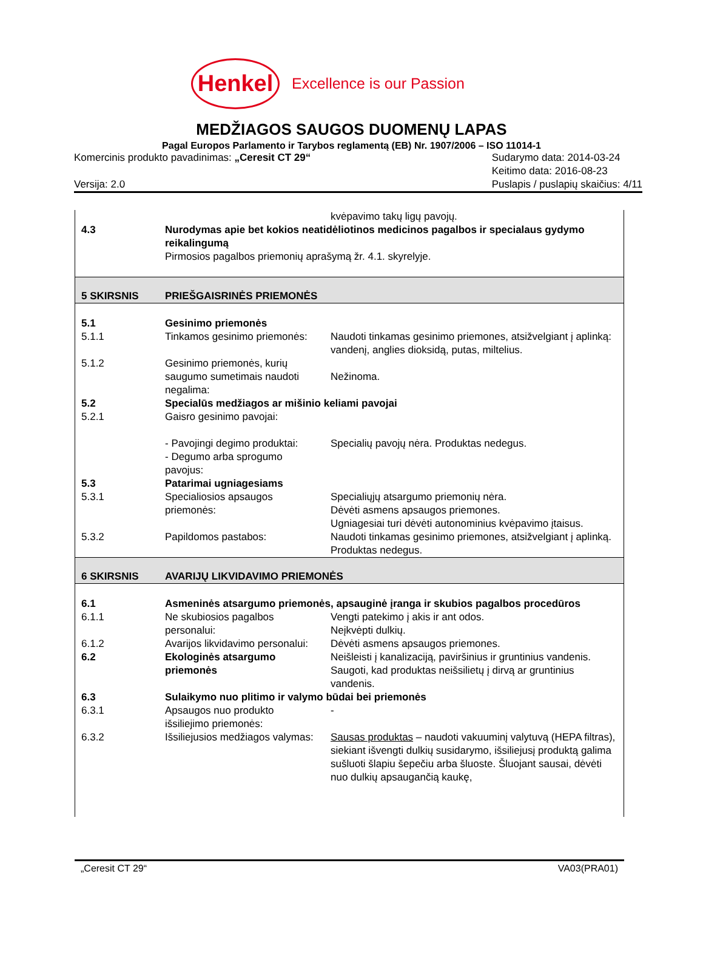Henkel
Excellence is our Passion
MEDŽIAGOS SAUGOS DUOMENŲ LAPAS
Pagal Europos Parlamento ir Tarybos reglamentą (EB) Nr. 1907/2006 – ISO 11014-1
Komercinis produkto pavadinimas: „Ceresit CT 29“
Versija: 2.0
Sudarymo data: 2014-03-24
Keitimo data: 2016-08-23
Puslapis / puslapių skaičius: 4/11
| | | kvėpavimo takų ligų pavojų. |
| 4.3 | Nurodymas apie bet kokios neatidėliotinos medicinos pagalbos ir specialaus gydymo reikalingumą Pirmosios pagalbos priemonių aprašymą žr. 4.1. skyrelyje. | |
| 5 SKIRSNIS | PRIEŠGAISRINĖS PRIEMONĖS | |
| 5.1 | Gesinimo priemonės | |
| 5.1.1 | Tinkamos gesinimo priemonės: | Naudoti tinkamas gesinimo priemones, atsižvelgiant į aplinką: vandenį, anglies dioksidą, putas, miltelius. |
| 5.1.2 | Gesinimo priemonės, kurių saugumo sumetimais naudoti negalima: | Nežinoma. |
| 5.2 | Specialūs medžiagos ar mišinio keliami pavojai | |
| 5.2.1 | Gaisro gesinimo pavojai: | |
| | - Pavojingi degimo produktai: - Degumo arba sprogumo pavojus: | Specialių pavojų nėra. Produktas nedegus. |
| 5.3 | Patarimai ugniagesiams | |
| 5.3.1 | Specialiosios apsaugos priemonės: | Specialiųjų atsargumo priemonių nėra. Dėvėti asmens apsaugos priemones. Ugniagesiai turi dėvėti autonominius kvėpavimo įtaisus. |
| 5.3.2 | Papildomos pastabos: | Naudoti tinkamas gesinimo priemones, atsižvelgiant į aplinką. Produktas nedegus. |
| 6 SKIRSNIS | AVARIJŲ LIKVIDAVIMO PRIEMONĖS | |
| 6.1 | Asmeninės atsargumo priemonės, apsauginė įranga ir skubios pagalbos procedūros | |
| 6.1.1 | Ne skubiosios pagalbos personalui: | Vengti patekimo į akis ir ant odos. Neįkvėpti dulkių. |
| 6.1.2 | Avarijos likvidavimo personalui: | Dėvėti asmens apsaugos priemones. |
| 6.2 | Ekologinės atsargumo priemonės | Neišleisti į kanalizaciją, paviršinius ir gruntinius vandenis. Saugoti, kad produktas neišsilietų į dirvą ar gruntinius vandenis. |
| 6.3 | Sulaikymo nuo plitimo ir valymo būdai bei priemonės | |
| 6.3.1 | Apsaugos nuo produkto išsiliejimo priemonės: | - |
| 6.3.2 | Išsiliejusios medžiagos valymas: | Sausas produktas – naudoti vakuuminį valytuvą (HEPA filtras), siekiant išvengti dulkių susidarymo, išsiliejusį produktą galima sušluoti šlapiu šepečiu arba šluoste. Šluojant sausai, dėvėti nuo dulkių apsaugančią kaukę, |
„Ceresit CT 29“VA03(PRA01)